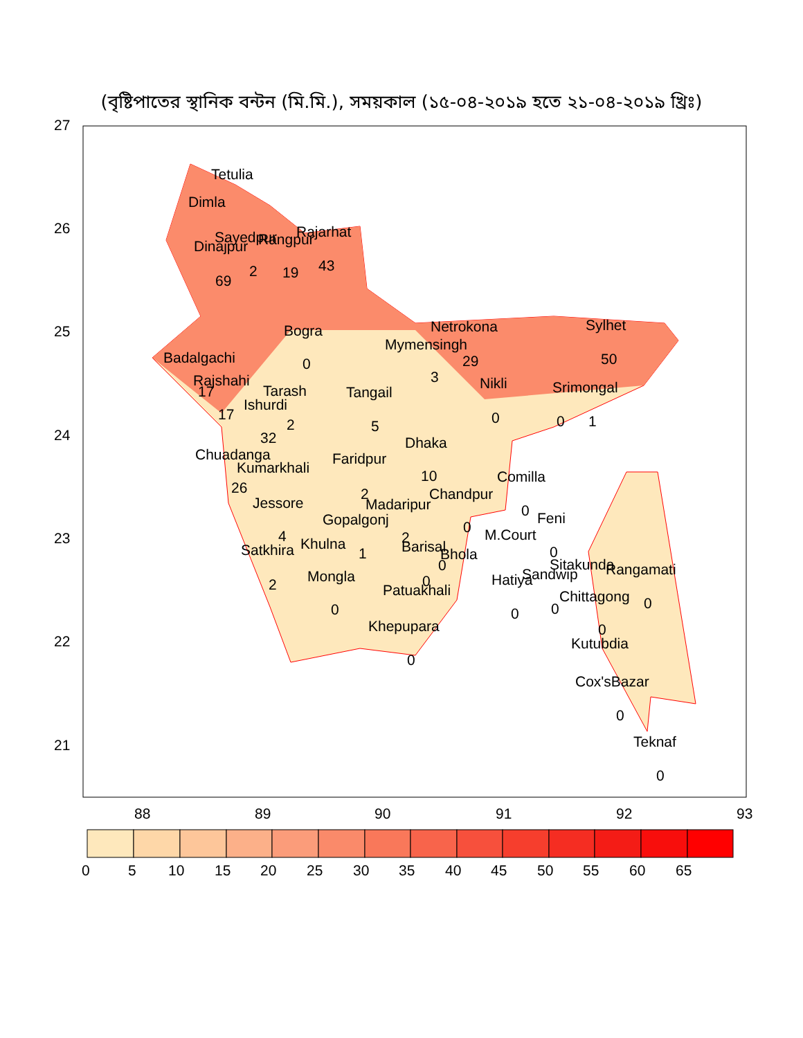(বৃষ্টিপাতের স্থানিক বন্টন (মি.মি.), সময়কাল (১৫-০৪-২০১৯ হতে ২১-০৪-২০১৯ খ্রিঃ)
Tetulia
Dimla
Dinajpur
Sayedpur
Rangpur
Rajarhat
69
2
19
43
Bogra
0
Netrokona
Mymensingh
29
Sylhet
50
Badalgachi
Rajshahi
17
Tarash
Tangail
3
Nikli
Srimongal
Ishurdi
17
2
5
0
0
1
32
Dhaka
Chuadanga
Faridpur
Kumarkhali
10
Comilla
26
2
Chandpur
Jessore
Madaripur
0
Feni
Gopalgonj
0
4
2
M.Court
Khulna
Barisal
Satkhira
1
Bhola
0
Sitakunda
0
Rangamati
Mongla
Sandwip
0
Hatiya
2
Patuakhali
Chittagong
0
0
0
0
Khepupara
0
Kutubdia
0
Cox'sBazar
0
Teknaf
0
27
26
25
24
23
22
21
88
89
90
91
92
93
0
5
10
15
20
25
30
35
40
45
50
55
60
65